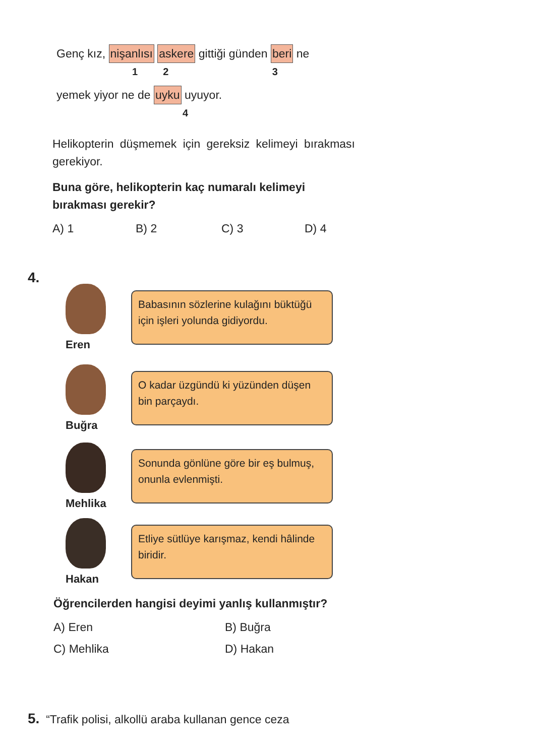Genç kız, nişanlısı askere gittiği günden beri ne
1 2 3
yemek yiyor ne de uyku uyuyor.
4
Helikopterin düşmemek için gereksiz kelimeyi bırakması gerekiyor.
Buna göre, helikopterin kaç numaralı kelimeyi bırakması gerekir?
A) 1 B) 2 C) 3 D) 4
4.
Eren
Babasının sözlerine kulağını büktüğü için işleri yolunda gidiyordu.
Buğra
O kadar üzgündü ki yüzünden düşen bin parçaydı.
Mehlika
Sonunda gönlüne göre bir eş bulmuş, onunla evlenmişti.
Hakan
Etliye sütlüye karışmaz, kendi hâlinde biridir.
Öğrencilerden hangisi deyimi yanlış kullanmıştır?
A) Eren B) Buğra
C) Mehlika D) Hakan
5. “Trafik polisi, alkollü araba kullanan gence ceza